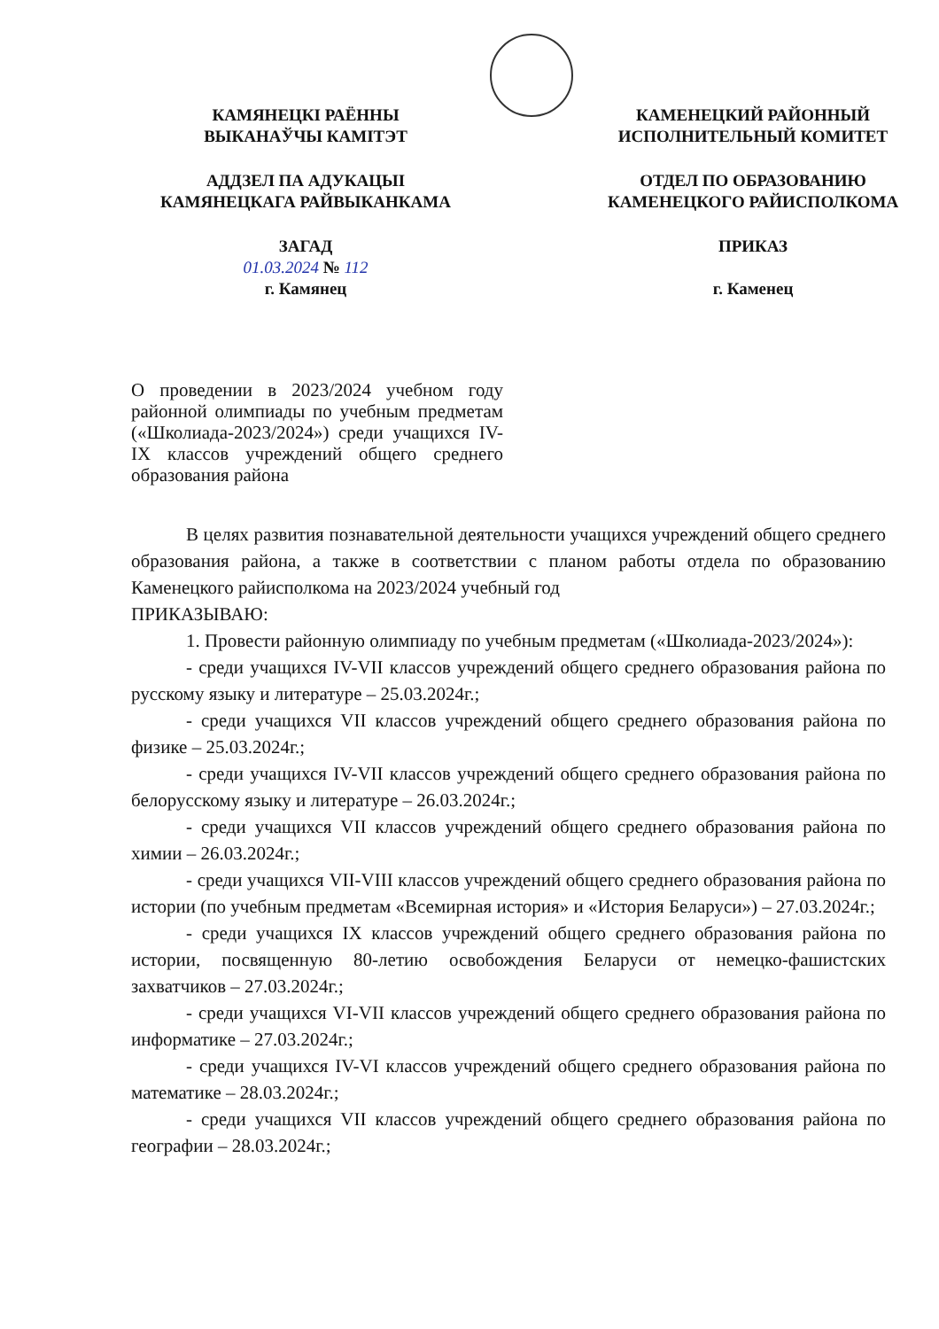КАМЯНЕЦКІ РАЁННЫ
ВЫКАНАЎЧЫ КАМІТЭТ
АДДЗЕЛ ПА АДУКАЦЫІ
КАМЯНЕЦКАГА РАЙВЫКАНКАМА
ЗАГАД
01.03.2024 № 112
г. Камянец
КАМЕНЕЦКИЙ РАЙОННЫЙ
ИСПОЛНИТЕЛЬНЫЙ КОМИТЕТ
ОТДЕЛ ПО ОБРАЗОВАНИЮ
КАМЕНЕЦКОГО РАЙИСПОЛКОМА
ПРИКАЗ
г. Каменец
О проведении в 2023/2024 учебном году районной олимпиады по учебным предметам («Школиада-2023/2024») среди учащихся IV-IX классов учреждений общего среднего образования района
В целях развития познавательной деятельности учащихся учреждений общего среднего образования района, а также в соответствии с планом работы отдела по образованию Каменецкого райисполкома на 2023/2024 учебный год
ПРИКАЗЫВАЮ:
1. Провести районную олимпиаду по учебным предметам («Школиада-2023/2024»):
- среди учащихся IV-VII классов учреждений общего среднего образования района по русскому языку и литературе – 25.03.2024г.;
- среди учащихся VII классов учреждений общего среднего образования района по физике – 25.03.2024г.;
- среди учащихся IV-VII классов учреждений общего среднего образования района по белорусскому языку и литературе – 26.03.2024г.;
- среди учащихся VII классов учреждений общего среднего образования района по химии – 26.03.2024г.;
- среди учащихся VII-VIII классов учреждений общего среднего образования района по истории (по учебным предметам «Всемирная история» и «История Беларуси») – 27.03.2024г.;
- среди учащихся IX классов учреждений общего среднего образования района по истории, посвященную 80-летию освобождения Беларуси от немецко-фашистских захватчиков – 27.03.2024г.;
- среди учащихся VI-VII классов учреждений общего среднего образования района по информатике – 27.03.2024г.;
- среди учащихся IV-VI классов учреждений общего среднего образования района по математике – 28.03.2024г.;
- среди учащихся VII классов учреждений общего среднего образования района по географии – 28.03.2024г.;